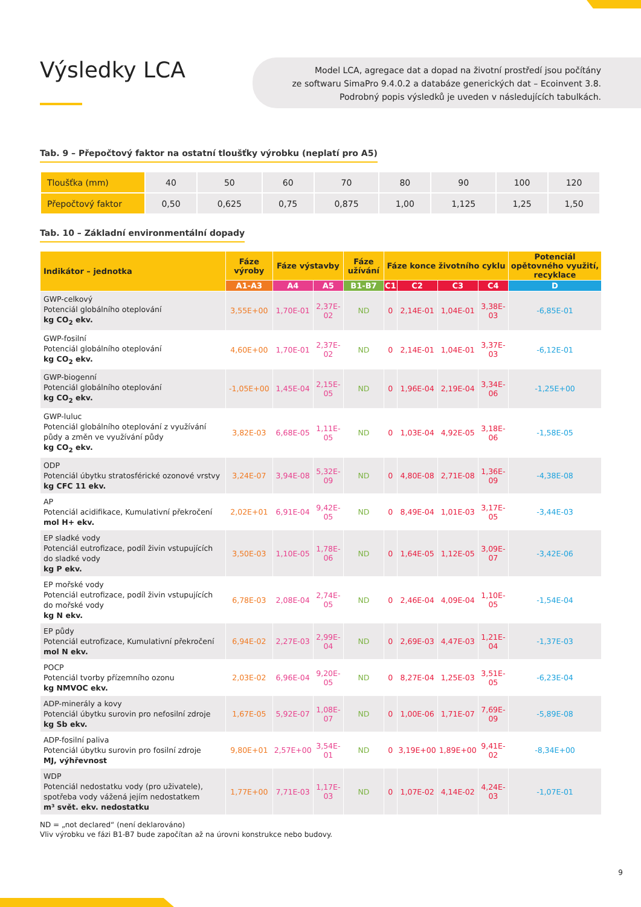Výsledky LCA
Model LCA, agregace dat a dopad na životní prostředí jsou počítány
ze softwaru SimaPro 9.4.0.2 a databáze generických dat – Ecoinvent 3.8.
Podrobný popis výsledků je uveden v následujících tabulkách.
Tab. 9 – Přepočtový faktor na ostatní tloušťky výrobku (neplatí pro A5)
| Tloušťka (mm) | 40 | 50 | 60 | 70 | 80 | 90 | 100 | 120 |
| Přepočtový faktor | 0,50 | 0,625 | 0,75 | 0,875 | 1,00 | 1,125 | 1,25 | 1,50 |
Tab. 10 – Základní environmentální dopady
| Indikátor – jednotka | Fáze výroby | Fáze výstavby | | Fáze užívání | Fáze konce životního cyklu | | | | Potenciál opětovného využití, recyklace |
| --- | --- | --- | --- | --- | --- | --- | --- | --- | --- |
| | A1-A3 | A4 | A5 | B1-B7 | C1 | C2 | C3 | C4 | D |
| GWP-celkový Potenciál globálního oteplování kg CO<sub>2</sub> ekv. | 3,55E+00 | 1,70E-01 | 2,37E-02 | ND | 0 | 2,14E-01 | 1,04E-01 | 3,38E-03 | -6,85E-01 |
| GWP-fosilní Potenciál globálního oteplování kg CO<sub>2</sub> ekv. | 4,60E+00 | 1,70E-01 | 2,37E-02 | ND | 0 | 2,14E-01 | 1,04E-01 | 3,37E-03 | -6,12E-01 |
| GWP-biogenní Potenciál globálního oteplování kg CO<sub>2</sub> ekv. | -1,05E+00 | 1,45E-04 | 2,15E-05 | ND | 0 | 1,96E-04 | 2,19E-04 | 3,34E-06 | -1,25E+00 |
| GWP-luluc Potenciál globálního oteplování z využívání půdy a změn ve využívání půdy kg CO<sub>2</sub> ekv. | 3,82E-03 | 6,68E-05 | 1,11E-05 | ND | 0 | 1,03E-04 | 4,92E-05 | 3,18E-06 | -1,58E-05 |
| ODP Potenciál úbytku stratosférické ozonové vrstvy kg CFC 11 ekv. | 3,24E-07 | 3,94E-08 | 5,32E-09 | ND | 0 | 4,80E-08 | 2,71E-08 | 1,36E-09 | -4,38E-08 |
| AP Potenciál acidifikace, Kumulativní překročení mol H+ ekv. | 2,02E+01 | 6,91E-04 | 9,42E-05 | ND | 0 | 8,49E-04 | 1,01E-03 | 3,17E-05 | -3,44E-03 |
| EP sladké vody Potenciál eutrofizace, podíl živin vstupujících do sladké vody kg P ekv. | 3,50E-03 | 1,10E-05 | 1,78E-06 | ND | 0 | 1,64E-05 | 1,12E-05 | 3,09E-07 | -3,42E-06 |
| EP mořské vody Potenciál eutrofizace, podíl živin vstupujících do mořské vody kg N ekv. | 6,78E-03 | 2,08E-04 | 2,74E-05 | ND | 0 | 2,46E-04 | 4,09E-04 | 1,10E-05 | -1,54E-04 |
| EP půdy Potenciál eutrofizace, Kumulativní překročení mol N ekv. | 6,94E-02 | 2,27E-03 | 2,99E-04 | ND | 0 | 2,69E-03 | 4,47E-03 | 1,21E-04 | -1,37E-03 |
| POCP Potenciál tvorby přízemního ozonu kg NMVOC ekv. | 2,03E-02 | 6,96E-04 | 9,20E-05 | ND | 0 | 8,27E-04 | 1,25E-03 | 3,51E-05 | -6,23E-04 |
| ADP-minerály a kovy Potenciál úbytku surovin pro nefosilní zdroje kg Sb ekv. | 1,67E-05 | 5,92E-07 | 1,08E-07 | ND | 0 | 1,00E-06 | 1,71E-07 | 7,69E-09 | -5,89E-08 |
| ADP-fosilní paliva Potenciál úbytku surovin pro fosilní zdroje MJ, výhřevnost | 9,80E+01 | 2,57E+00 | 3,54E-01 | ND | 0 | 3,19E+00 | 1,89E+00 | 9,41E-02 | -8,34E+00 |
| WDP Potenciál nedostatku vody (pro uživatele), spotřeba vody vážená jejím nedostatkem m³ svět. ekv. nedostatku | 1,77E+00 | 7,71E-03 | 1,17E-03 | ND | 0 | 1,07E-02 | 4,14E-02 | 4,24E-03 | -1,07E-01 |
ND = „not declared“ (není deklarováno)
Vliv výrobku ve fázi B1-B7 bude započítan až na úrovni konstrukce nebo budovy.
9